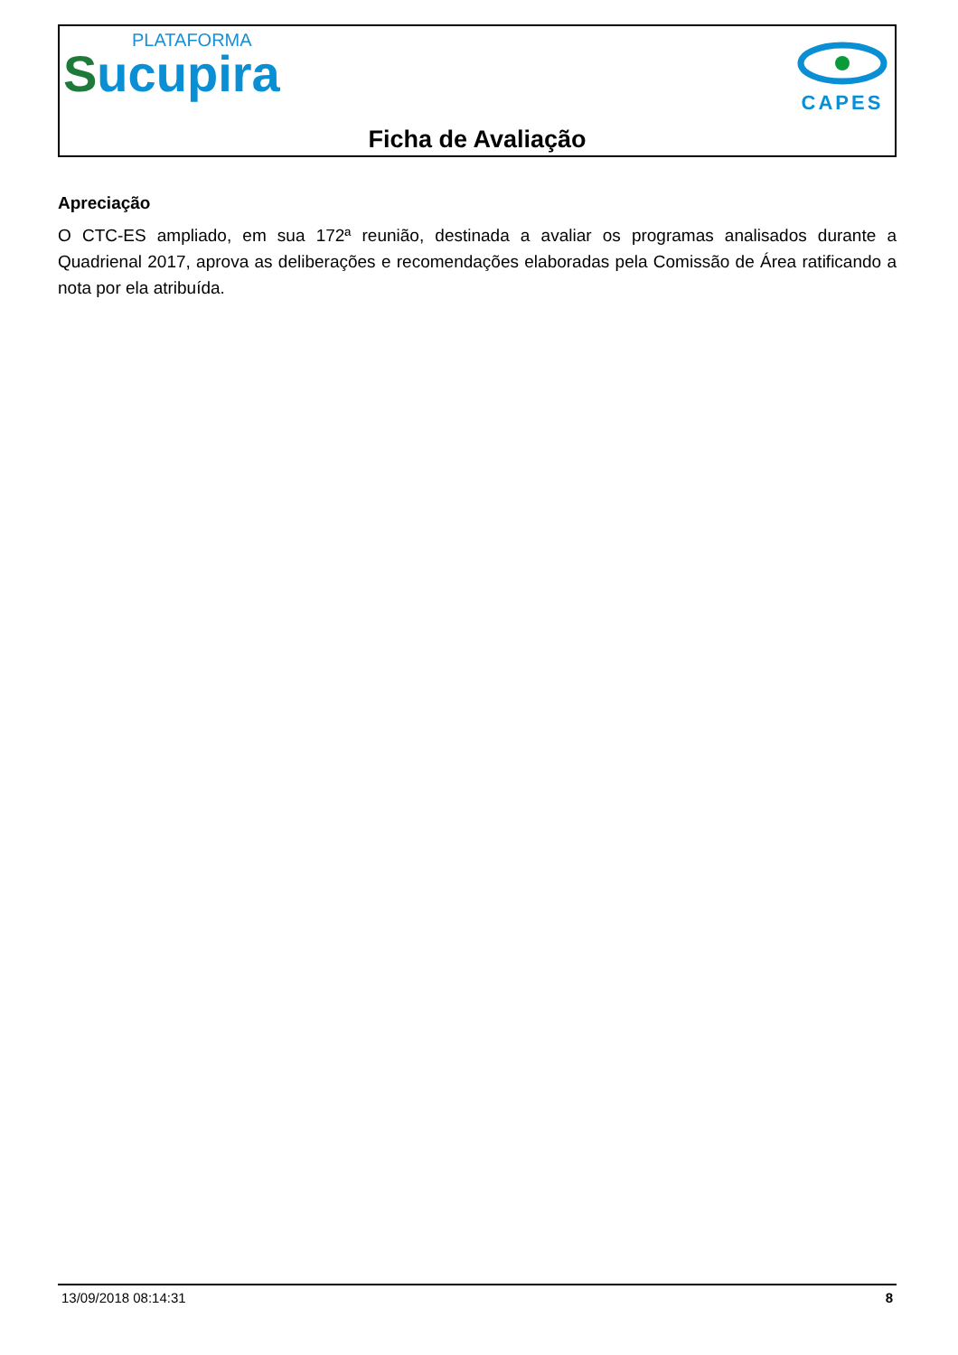PLATAFORMA
Sucupira
CAPES
Ficha de Avaliação
Apreciação
O CTC-ES ampliado, em sua 172ª reunião, destinada a avaliar os programas analisados durante a Quadrienal 2017, aprova as deliberações e recomendações elaboradas pela Comissão de Área ratificando a nota por ela atribuída.
13/09/2018 08:14:31 8